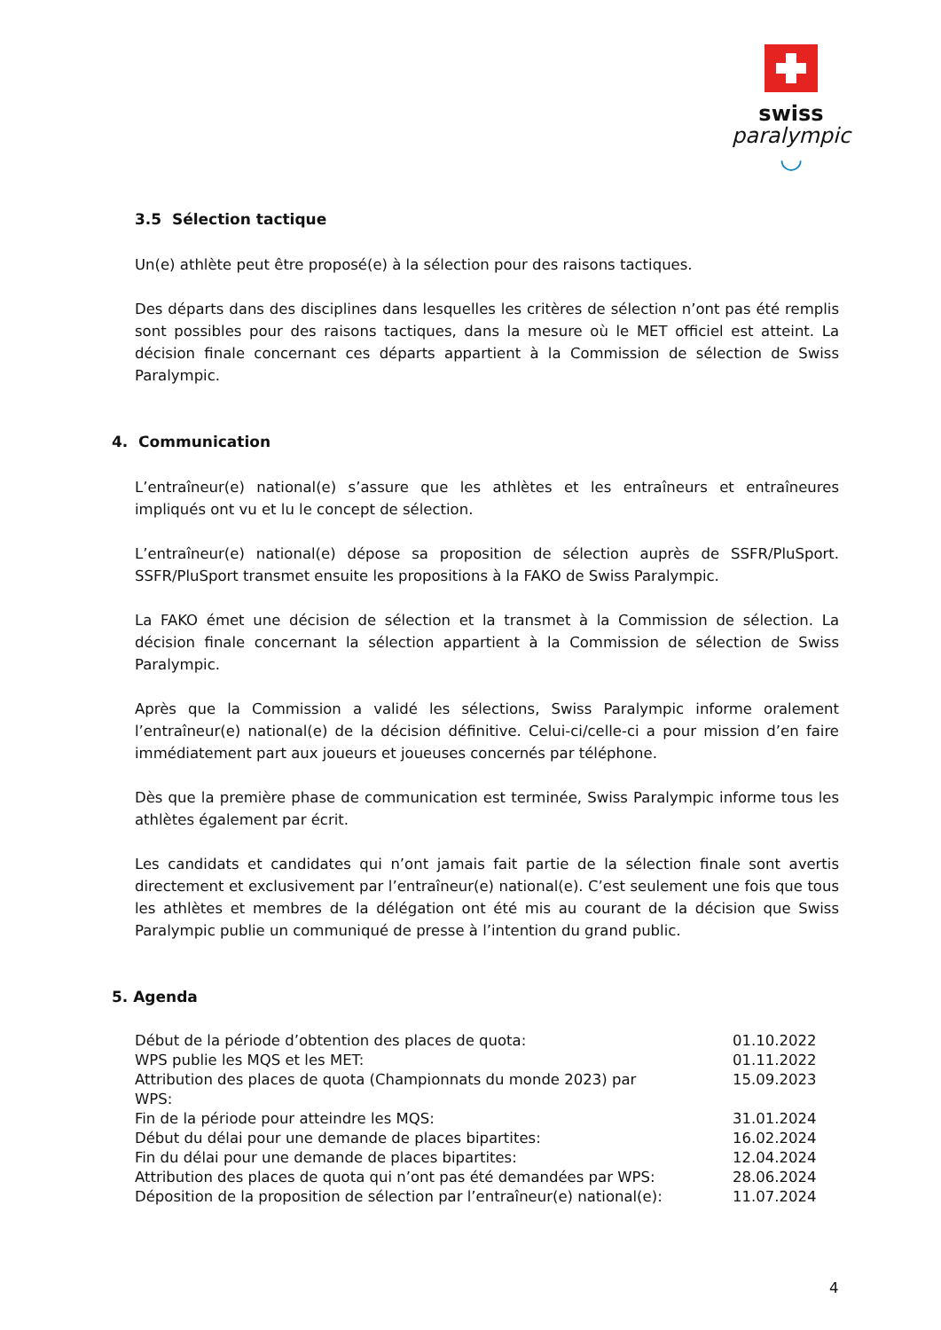swiss
paralympic
◡
3.5 Sélection tactique
Un(e) athlète peut être proposé(e) à la sélection pour des raisons tactiques.
Des départs dans des disciplines dans lesquelles les critères de sélection n’ont pas été remplis sont possibles pour des raisons tactiques, dans la mesure où le MET officiel est atteint. La décision finale concernant ces départs appartient à la Commission de sélection de Swiss Paralympic.
4. Communication
L’entraîneur(e) national(e) s’assure que les athlètes et les entraîneurs et entraîneures impliqués ont vu et lu le concept de sélection.
L’entraîneur(e) national(e) dépose sa proposition de sélection auprès de SSFR/PluSport. SSFR/PluSport transmet ensuite les propositions à la FAKO de Swiss Paralympic.
La FAKO émet une décision de sélection et la transmet à la Commission de sélection. La décision finale concernant la sélection appartient à la Commission de sélection de Swiss Paralympic.
Après que la Commission a validé les sélections, Swiss Paralympic informe oralement l’entraîneur(e) national(e) de la décision définitive. Celui-ci/celle-ci a pour mission d’en faire immédiatement part aux joueurs et joueuses concernés par téléphone.
Dès que la première phase de communication est terminée, Swiss Paralympic informe tous les athlètes également par écrit.
Les candidats et candidates qui n’ont jamais fait partie de la sélection finale sont avertis directement et exclusivement par l’entraîneur(e) national(e). C’est seulement une fois que tous les athlètes et membres de la délégation ont été mis au courant de la décision que Swiss Paralympic publie un communiqué de presse à l’intention du grand public.
5. Agenda
| Début de la période d’obtention des places de quota: | 01.10.2022 |
| WPS publie les MQS et les MET: | 01.11.2022 |
| Attribution des places de quota (Championnats du monde 2023) par WPS: | 15.09.2023 |
| Fin de la période pour atteindre les MQS: | 31.01.2024 |
| Début du délai pour une demande de places bipartites: | 16.02.2024 |
| Fin du délai pour une demande de places bipartites: | 12.04.2024 |
| Attribution des places de quota qui n’ont pas été demandées par WPS: | 28.06.2024 |
| Déposition de la proposition de sélection par l’entraîneur(e) national(e): | 11.07.2024 |
4